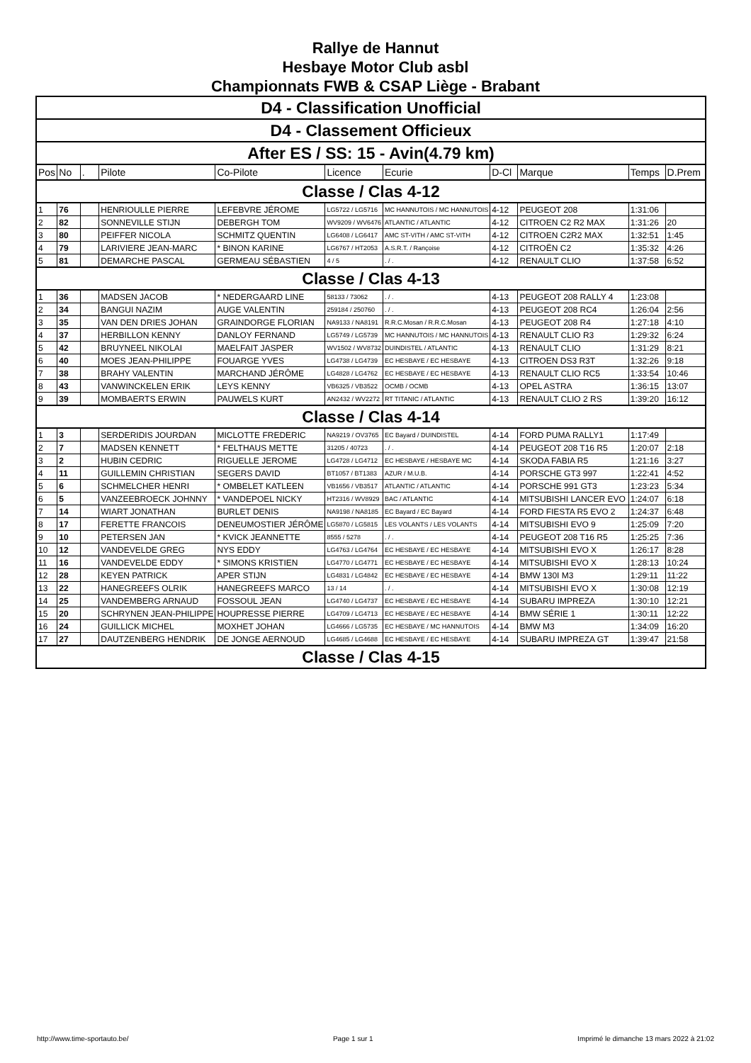Rallye de Hannut
Hesbaye Motor Club asbl
Championnats FWB & CSAP Liège - Brabant
| D4 - Classification Unofficial | | | | | | | | | | |
| D4 - Classement Officieux | | | | | | | | | | |
| After ES / SS: 15 - Avin(4.79 km) | | | | | | | | | | |
| Pos | No | . | Pilote | Co-Pilote | Licence | Ecurie | D-Cl | Marque | Temps | D.Prem |
| Classe / Clas 4-12 | | | | | | | | | | |
| 1 | 76 | | HENRIOULLE PIERRE | LEFEBVRE JÉROME | LG5722 / LG5716 | MC HANNUTOIS / MC HANNUTOIS | 4-12 | PEUGEOT 208 | 1:31:06 | |
| 2 | 82 | | SONNEVILLE STIJN | DEBERGH TOM | WV9209 / WV6476 | ATLANTIC / ATLANTIC | 4-12 | CITROEN C2 R2 MAX | 1:31:26 | 20 |
| 3 | 80 | | PEIFFER NICOLA | SCHMITZ QUENTIN | LG6408 / LG6417 | AMC ST-VITH / AMC ST-VITH | 4-12 | CITROEN C2R2 MAX | 1:32:51 | 1:45 |
| 4 | 79 | | LARIVIERE JEAN-MARC | * BINON KARINE | LG6767 / HT2053 | A.S.R.T. / Rançoise | 4-12 | CITROËN C2 | 1:35:32 | 4:26 |
| 5 | 81 | | DEMARCHE PASCAL | GERMEAU SÉBASTIEN | 4 / 5 | . / . | 4-12 | RENAULT CLIO | 1:37:58 | 6:52 |
| Classe / Clas 4-13 | | | | | | | | | | |
| 1 | 36 | | MADSEN JACOB | * NEDERGAARD LINE | 58133 / 73062 | . / . | 4-13 | PEUGEOT 208 RALLY 4 | 1:23:08 | |
| 2 | 34 | | BANGUI NAZIM | AUGE VALENTIN | 259184 / 250760 | . / . | 4-13 | PEUGEOT 208 RC4 | 1:26:04 | 2:56 |
| 3 | 35 | | VAN DEN DRIES JOHAN | GRAINDORGE FLORIAN | NA9133 / NA8191 | R.R.C.Mosan / R.R.C.Mosan | 4-13 | PEUGEOT 208 R4 | 1:27:18 | 4:10 |
| 4 | 37 | | HERBILLON KENNY | DANLOY FERNAND | LG5749 / LG5739 | MC HANNUTOIS / MC HANNUTOIS | 4-13 | RENAULT CLIO R3 | 1:29:32 | 6:24 |
| 5 | 42 | | BRUYNEEL NIKOLAI | MAELFAIT JASPER | WV1502 / WV8732 | DUINDISTEL / ATLANTIC | 4-13 | RENAULT CLIO | 1:31:29 | 8:21 |
| 6 | 40 | | MOES JEAN-PHILIPPE | FOUARGE YVES | LG4738 / LG4739 | EC HESBAYE / EC HESBAYE | 4-13 | CITROEN DS3 R3T | 1:32:26 | 9:18 |
| 7 | 38 | | BRAHY VALENTIN | MARCHAND JÉRÔME | LG4828 / LG4762 | EC HESBAYE / EC HESBAYE | 4-13 | RENAULT CLIO RC5 | 1:33:54 | 10:46 |
| 8 | 43 | | VANWINCKELEN ERIK | LEYS KENNY | VB6325 / VB3522 | OCMB / OCMB | 4-13 | OPEL ASTRA | 1:36:15 | 13:07 |
| 9 | 39 | | MOMBAERTS ERWIN | PAUWELS KURT | AN2432 / WV2272 | RT TITANIC / ATLANTIC | 4-13 | RENAULT CLIO 2 RS | 1:39:20 | 16:12 |
| Classe / Clas 4-14 | | | | | | | | | | |
| 1 | 3 | | SERDERIDIS JOURDAN | MICLOTTE FREDERIC | NA9219 / OV3765 | EC Bayard / DUINDISTEL | 4-14 | FORD PUMA RALLY1 | 1:17:49 | |
| 2 | 7 | | MADSEN KENNETT | * FELTHAUS METTE | 31205 / 40723 | . / . | 4-14 | PEUGEOT 208 T16 R5 | 1:20:07 | 2:18 |
| 3 | 2 | | HUBIN CEDRIC | RIGUELLE JEROME | LG4728 / LG4712 | EC HESBAYE / HESBAYE MC | 4-14 | SKODA FABIA R5 | 1:21:16 | 3:27 |
| 4 | 11 | | GUILLEMIN CHRISTIAN | SEGERS DAVID | BT1057 / BT1383 | AZUR / M.U.B. | 4-14 | PORSCHE GT3 997 | 1:22:41 | 4:52 |
| 5 | 6 | | SCHMELCHER HENRI | * OMBELET KATLEEN | VB1656 / VB3517 | ATLANTIC / ATLANTIC | 4-14 | PORSCHE 991 GT3 | 1:23:23 | 5:34 |
| 6 | 5 | | VANZEEBROECK JOHNNY | * VANDEPOEL NICKY | HT2316 / WV8929 | BAC / ATLANTIC | 4-14 | MITSUBISHI LANCER EVO | 1:24:07 | 6:18 |
| 7 | 14 | | WIART JONATHAN | BURLET DENIS | NA9198 / NA8185 | EC Bayard / EC Bayard | 4-14 | FORD FIESTA R5 EVO 2 | 1:24:37 | 6:48 |
| 8 | 17 | | FERETTE FRANCOIS | DENEUMOSTIER JÉRÔME | LG5870 / LG5815 | LES VOLANTS / LES VOLANTS | 4-14 | MITSUBISHI EVO 9 | 1:25:09 | 7:20 |
| 9 | 10 | | PETERSEN JAN | * KVICK JEANNETTE | 8555 / 5278 | . / . | 4-14 | PEUGEOT 208 T16 R5 | 1:25:25 | 7:36 |
| 10 | 12 | | VANDEVELDE GREG | NYS EDDY | LG4763 / LG4764 | EC HESBAYE / EC HESBAYE | 4-14 | MITSUBISHI EVO X | 1:26:17 | 8:28 |
| 11 | 16 | | VANDEVELDE EDDY | * SIMONS KRISTIEN | LG4770 / LG4771 | EC HESBAYE / EC HESBAYE | 4-14 | MITSUBISHI EVO X | 1:28:13 | 10:24 |
| 12 | 28 | | KEYEN PATRICK | APER STIJN | LG4831 / LG4842 | EC HESBAYE / EC HESBAYE | 4-14 | BMW 130I M3 | 1:29:11 | 11:22 |
| 13 | 22 | | HANEGREEFS OLRIK | HANEGREEFS MARCO | 13 / 14 | . / . | 4-14 | MITSUBISHI EVO X | 1:30:08 | 12:19 |
| 14 | 25 | | VANDEMBERG ARNAUD | FOSSOUL JEAN | LG4740 / LG4737 | EC HESBAYE / EC HESBAYE | 4-14 | SUBARU IMPREZA | 1:30:10 | 12:21 |
| 15 | 20 | | SCHRYNEN JEAN-PHILIPPE | HOUPRESSE PIERRE | LG4709 / LG4713 | EC HESBAYE / EC HESBAYE | 4-14 | BMW SÉRIE 1 | 1:30:11 | 12:22 |
| 16 | 24 | | GUILLICK MICHEL | MOXHET JOHAN | LG4666 / LG5735 | EC HESBAYE / MC HANNUTOIS | 4-14 | BMW M3 | 1:34:09 | 16:20 |
| 17 | 27 | | DAUTZENBERG HENDRIK | DE JONGE AERNOUD | LG4685 / LG4688 | EC HESBAYE / EC HESBAYE | 4-14 | SUBARU IMPREZA GT | 1:39:47 | 21:58 |
| Classe / Clas 4-15 | | | | | | | | | | |
http://www.time-sportauto.be/ Page 1 sur 1 Imprimé le dimanche 13 mars 2022 à 21:02